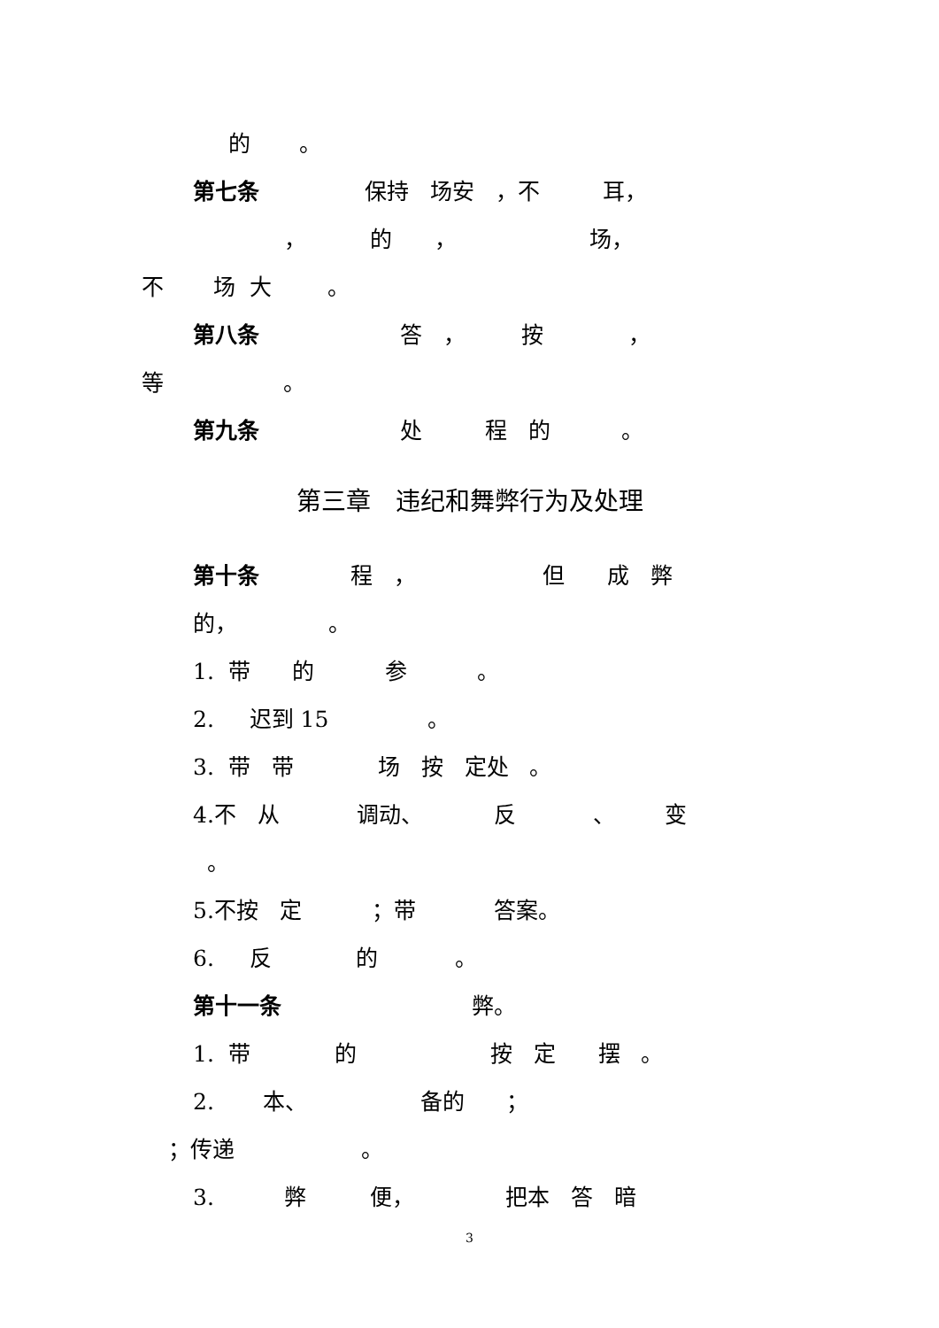的 。
第七条 保持 场安 ，不 耳，
， 的 ， 场，
不 场 大 。
第八条 答 ， 按 ，
等 。
第九条 处 程 的 。
第三章　违纪和舞弊行为及处理
第十条 程 ， 但 成 弊
的， 。
1. 带 的 参 。
2. 迟到 15 。
3. 带 带 场 按 定处 。
4.不 从 调动、 反 、 变
。
5.不按 定 ；带 答案。
6. 反 的 。
第十一条 弊。
1. 带 的 按 定 摆 。
2. 本、 备的 ；
；传递 。
3. 弊 便， 把本 答 暗
3